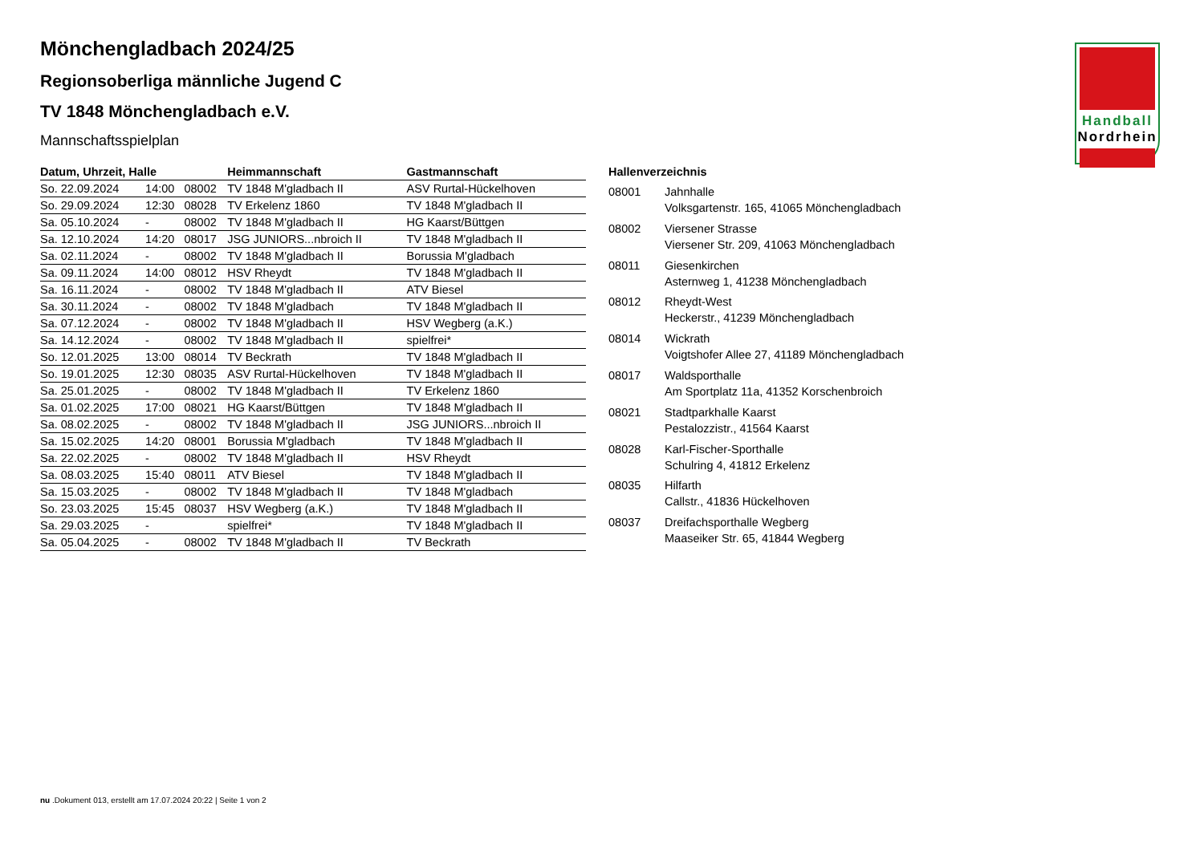Handball
Nordrhein
Mönchengladbach 2024/25
Regionsoberliga männliche Jugend C
TV 1848 Mönchengladbach e.V.
Mannschaftsspielplan
| Datum, Uhrzeit, Halle | | | Heimmannschaft | Gastmannschaft |
| --- | --- | --- | --- | --- |
| So. 22.09.2024 | 14:00 | 08002 | TV 1848 M'gladbach II | ASV Rurtal-Hückelhoven |
| So. 29.09.2024 | 12:30 | 08028 | TV Erkelenz 1860 | TV 1848 M'gladbach II |
| Sa. 05.10.2024 | - | 08002 | TV 1848 M'gladbach II | HG Kaarst/Büttgen |
| Sa. 12.10.2024 | 14:20 | 08017 | JSG JUNIORS...nbroich II | TV 1848 M'gladbach II |
| Sa. 02.11.2024 | - | 08002 | TV 1848 M'gladbach II | Borussia M'gladbach |
| Sa. 09.11.2024 | 14:00 | 08012 | HSV Rheydt | TV 1848 M'gladbach II |
| Sa. 16.11.2024 | - | 08002 | TV 1848 M'gladbach II | ATV Biesel |
| Sa. 30.11.2024 | - | 08002 | TV 1848 M'gladbach | TV 1848 M'gladbach II |
| Sa. 07.12.2024 | - | 08002 | TV 1848 M'gladbach II | HSV Wegberg (a.K.) |
| Sa. 14.12.2024 | - | 08002 | TV 1848 M'gladbach II | spielfrei* |
| So. 12.01.2025 | 13:00 | 08014 | TV Beckrath | TV 1848 M'gladbach II |
| So. 19.01.2025 | 12:30 | 08035 | ASV Rurtal-Hückelhoven | TV 1848 M'gladbach II |
| Sa. 25.01.2025 | - | 08002 | TV 1848 M'gladbach II | TV Erkelenz 1860 |
| Sa. 01.02.2025 | 17:00 | 08021 | HG Kaarst/Büttgen | TV 1848 M'gladbach II |
| Sa. 08.02.2025 | - | 08002 | TV 1848 M'gladbach II | JSG JUNIORS...nbroich II |
| Sa. 15.02.2025 | 14:20 | 08001 | Borussia M'gladbach | TV 1848 M'gladbach II |
| Sa. 22.02.2025 | - | 08002 | TV 1848 M'gladbach II | HSV Rheydt |
| Sa. 08.03.2025 | 15:40 | 08011 | ATV Biesel | TV 1848 M'gladbach II |
| Sa. 15.03.2025 | - | 08002 | TV 1848 M'gladbach II | TV 1848 M'gladbach |
| So. 23.03.2025 | 15:45 | 08037 | HSV Wegberg (a.K.) | TV 1848 M'gladbach II |
| Sa. 29.03.2025 | - | | spielfrei* | TV 1848 M'gladbach II |
| Sa. 05.04.2025 | - | 08002 | TV 1848 M'gladbach II | TV Beckrath |
| Hallenverzeichnis | |
| --- | --- |
| 08001 | Jahnhalle Volksgartenstr. 165, 41065 Mönchengladbach |
| 08002 | Viersener Strasse Viersener Str. 209, 41063 Mönchengladbach |
| 08011 | Giesenkirchen Asternweg 1, 41238 Mönchengladbach |
| 08012 | Rheydt-West Heckerstr., 41239 Mönchengladbach |
| 08014 | Wickrath Voigtshofer Allee 27, 41189 Mönchengladbach |
| 08017 | Waldsporthalle Am Sportplatz 11a, 41352 Korschenbroich |
| 08021 | Stadtparkhalle Kaarst Pestalozzistr., 41564 Kaarst |
| 08028 | Karl-Fischer-Sporthalle Schulring 4, 41812 Erkelenz |
| 08035 | Hilfarth Callstr., 41836 Hückelhoven |
| 08037 | Dreifachsporthalle Wegberg Maaseiker Str. 65, 41844 Wegberg |
nu .Dokument 013, erstellt am 17.07.2024 20:22 | Seite 1 von 2